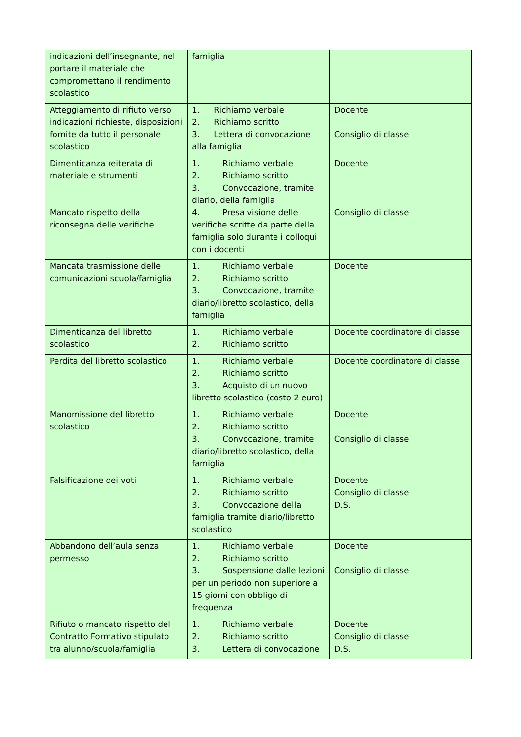| indicazioni dell’insegnante, nel portare il materiale che compromettano il rendimento scolastico | famiglia | |
| Atteggiamento di rifiuto verso indicazioni richieste, disposizioni fornite da tutto il personale scolastico | 1. Richiamo verbale 2. Richiamo scritto 3. Lettera di convocazione alla famiglia | Docente Consiglio di classe |
| Dimenticanza reiterata di materiale e strumenti Mancato rispetto della riconsegna delle verifiche | 1. Richiamo verbale 2. Richiamo scritto 3. Convocazione, tramite diario, della famiglia 4. Presa visione delle verifiche scritte da parte della famiglia solo durante i colloqui con i docenti | Docente Consiglio di classe |
| Mancata trasmissione delle comunicazioni scuola/famiglia | 1. Richiamo verbale 2. Richiamo scritto 3. Convocazione, tramite diario/libretto scolastico, della famiglia | Docente |
| Dimenticanza del libretto scolastico | 1. Richiamo verbale 2. Richiamo scritto | Docente coordinatore di classe |
| Perdita del libretto scolastico | 1. Richiamo verbale 2. Richiamo scritto 3. Acquisto di un nuovo libretto scolastico (costo 2 euro) | Docente coordinatore di classe |
| Manomissione del libretto scolastico | 1. Richiamo verbale 2. Richiamo scritto 3. Convocazione, tramite diario/libretto scolastico, della famiglia | Docente Consiglio di classe |
| Falsificazione dei voti | 1. Richiamo verbale 2. Richiamo scritto 3. Convocazione della famiglia tramite diario/libretto scolastico | Docente Consiglio di classe D.S. |
| Abbandono dell’aula senza permesso | 1. Richiamo verbale 2. Richiamo scritto 3. Sospensione dalle lezioni per un periodo non superiore a 15 giorni con obbligo di frequenza | Docente Consiglio di classe |
| Rifiuto o mancato rispetto del Contratto Formativo stipulato tra alunno/scuola/famiglia | 1. Richiamo verbale 2. Richiamo scritto 3. Lettera di convocazione | Docente Consiglio di classe D.S. |